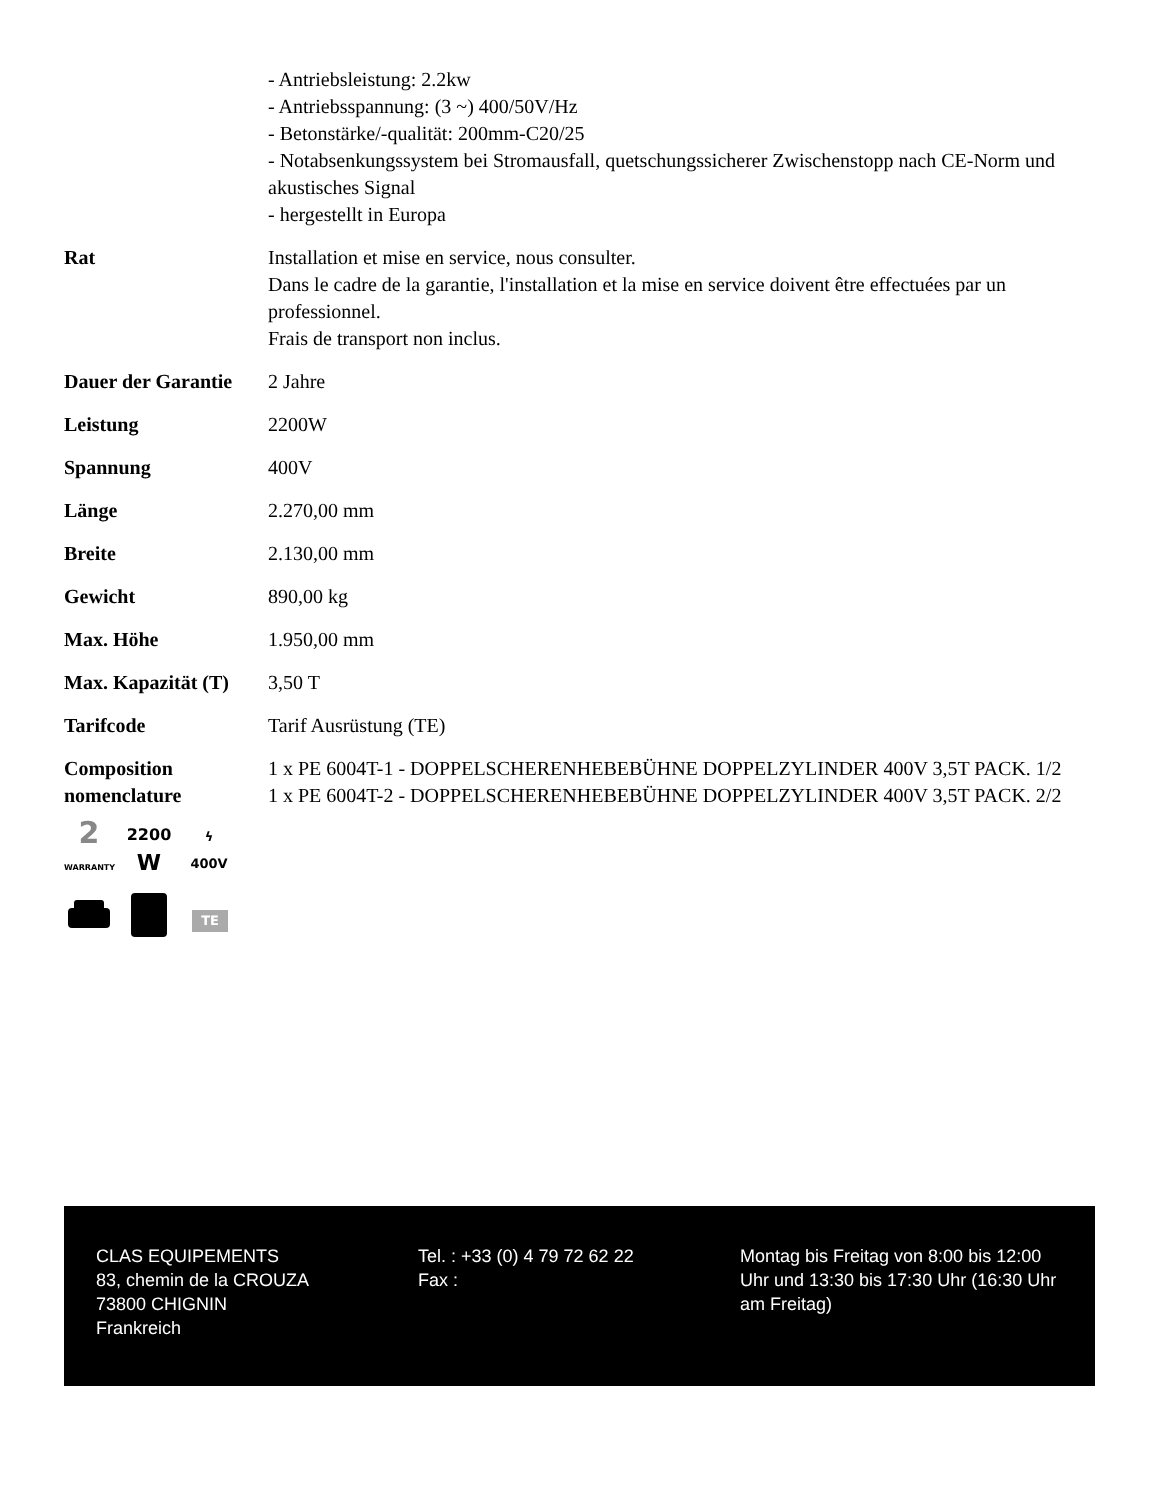| | - Antriebsleistung: 2.2kw - Antriebsspannung: (3 ~) 400/50V/Hz - Betonstärke/-qualität: 200mm-C20/25 - Notabsenkungssystem bei Stromausfall, quetschungssicherer Zwischenstopp nach CE-Norm und akustisches Signal - hergestellt in Europa |
| Rat | Installation et mise en service, nous consulter. Dans le cadre de la garantie, l'installation et la mise en service doivent être effectuées par un professionnel. Frais de transport non inclus. |
| Dauer der Garantie | 2 Jahre |
| Leistung | 2200W |
| Spannung | 400V |
| Länge | 2.270,00 mm |
| Breite | 2.130,00 mm |
| Gewicht | 890,00 kg |
| Max. Höhe | 1.950,00 mm |
| Max. Kapazität (T) | 3,50 T |
| Tarifcode | Tarif Ausrüstung (TE) |
| Composition nomenclature 2 WARRANTY 2200 W ϟ 400V TE | 1 x PE 6004T-1 - DOPPELSCHERENHEBEBÜHNE DOPPELZYLINDER 400V 3,5T PACK. 1/2 1 x PE 6004T-2 - DOPPELSCHERENHEBEBÜHNE DOPPELZYLINDER 400V 3,5T PACK. 2/2 |
CLAS EQUIPEMENTS
83, chemin de la CROUZA
73800 CHIGNIN
Frankreich
Tel. : +33 (0) 4 79 72 62 22
Fax :
Montag bis Freitag von 8:00 bis 12:00 Uhr und 13:30 bis 17:30 Uhr (16:30 Uhr am Freitag)